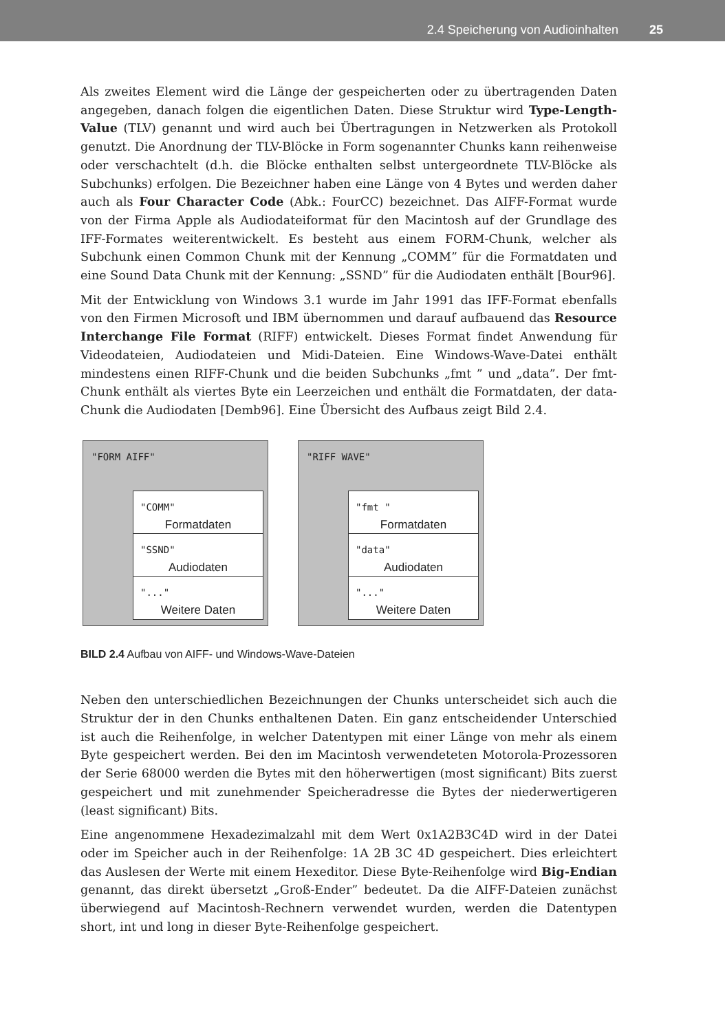2.4 Speicherung von Audioinhalten 25
Als zweites Element wird die Länge der gespeicherten oder zu übertragenden Daten angegeben, danach folgen die eigentlichen Daten. Diese Struktur wird Type-Length-Value (TLV) genannt und wird auch bei Übertragungen in Netzwerken als Protokoll genutzt. Die Anordnung der TLV-Blöcke in Form sogenannter Chunks kann reihenweise oder verschachtelt (d.h. die Blöcke enthalten selbst untergeordnete TLV-Blöcke als Subchunks) erfolgen. Die Bezeichner haben eine Länge von 4 Bytes und werden daher auch als Four Character Code (Abk.: FourCC) bezeichnet. Das AIFF-Format wurde von der Firma Apple als Audiodateiformat für den Macintosh auf der Grundlage des IFF-Formates weiterentwickelt. Es besteht aus einem FORM-Chunk, welcher als Subchunk einen Common Chunk mit der Kennung „COMM” für die Formatdaten und eine Sound Data Chunk mit der Kennung: „SSND” für die Audiodaten enthält [Bour96].
Mit der Entwicklung von Windows 3.1 wurde im Jahr 1991 das IFF-Format ebenfalls von den Firmen Microsoft und IBM übernommen und darauf aufbauend das Resource Interchange File Format (RIFF) entwickelt. Dieses Format findet Anwendung für Videodateien, Audiodateien und Midi-Dateien. Eine Windows-Wave-Datei enthält mindestens einen RIFF-Chunk und die beiden Subchunks „fmt ” und „data”. Der fmt-Chunk enthält als viertes Byte ein Leerzeichen und enthält die Formatdaten, der data-Chunk die Audiodaten [Demb96]. Eine Übersicht des Aufbaus zeigt Bild 2.4.
"FORM AIFF"
"COMM"
Formatdaten
"SSND"
Audiodaten
"..."
Weitere Daten
"RIFF WAVE"
"fmt "
Formatdaten
"data"
Audiodaten
"..."
Weitere Daten
BILD 2.4 Aufbau von AIFF- und Windows-Wave-Dateien
Neben den unterschiedlichen Bezeichnungen der Chunks unterscheidet sich auch die Struktur der in den Chunks enthaltenen Daten. Ein ganz entscheidender Unterschied ist auch die Reihenfolge, in welcher Datentypen mit einer Länge von mehr als einem Byte gespeichert werden. Bei den im Macintosh verwendeteten Motorola-Prozessoren der Serie 68000 werden die Bytes mit den höherwertigen (most significant) Bits zuerst gespeichert und mit zunehmender Speicheradresse die Bytes der niederwertigeren (least significant) Bits.
Eine angenommene Hexadezimalzahl mit dem Wert 0x1A2B3C4D wird in der Datei oder im Speicher auch in der Reihenfolge: 1A 2B 3C 4D gespeichert. Dies erleichtert das Auslesen der Werte mit einem Hexeditor. Diese Byte-Reihenfolge wird Big-Endian genannt, das direkt übersetzt „Groß-Ender” bedeutet. Da die AIFF-Dateien zunächst überwiegend auf Macintosh-Rechnern verwendet wurden, werden die Datentypen short, int und long in dieser Byte-Reihenfolge gespeichert.